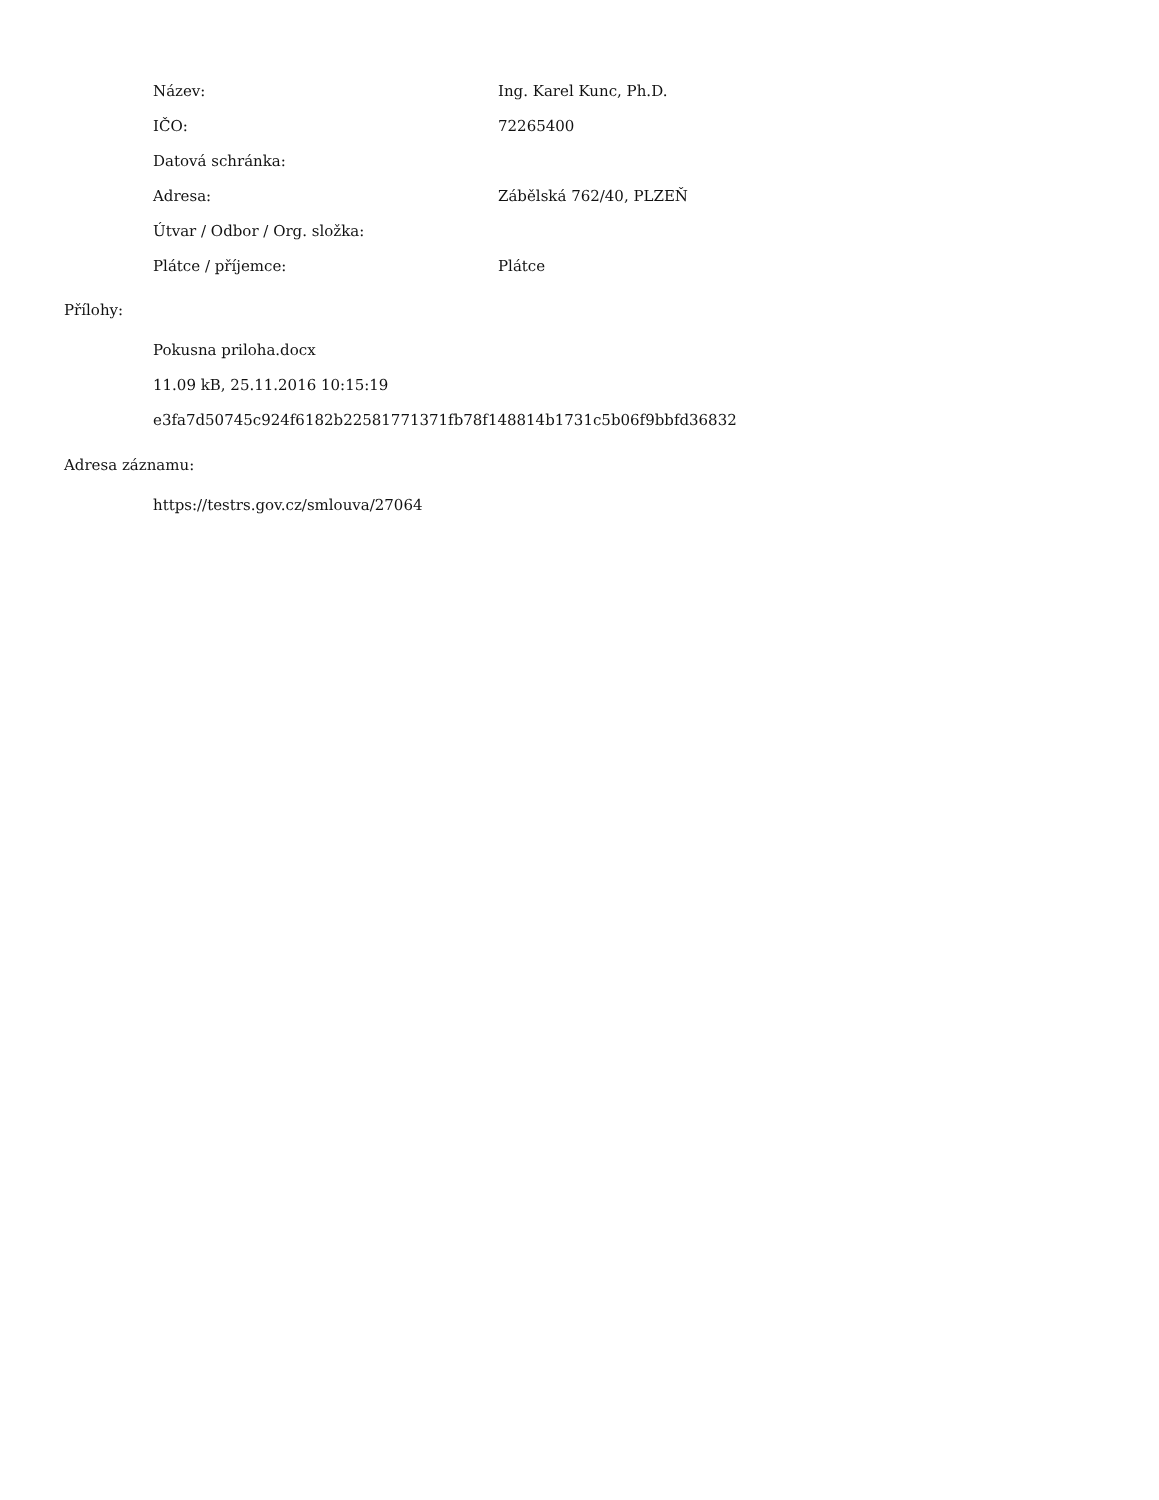| Název: | Ing. Karel Kunc, Ph.D. |
| IČO: | 72265400 |
| Datová schránka: | |
| Adresa: | Záběls­ká 762/40, PLZEŇ |
| Útvar / Odbor / Org. složka: | |
| Plátce / příjemce: | Plátce |
Přílohy:
Pokusna priloha.docx
11.09 kB, 25.11.2016 10:15:19
e3fa7d50745c924f6182b22581771371fb78f148814b1731c5b06f9bbfd36832
Adresa záznamu:
https://testrs.gov.cz/smlouva/27064